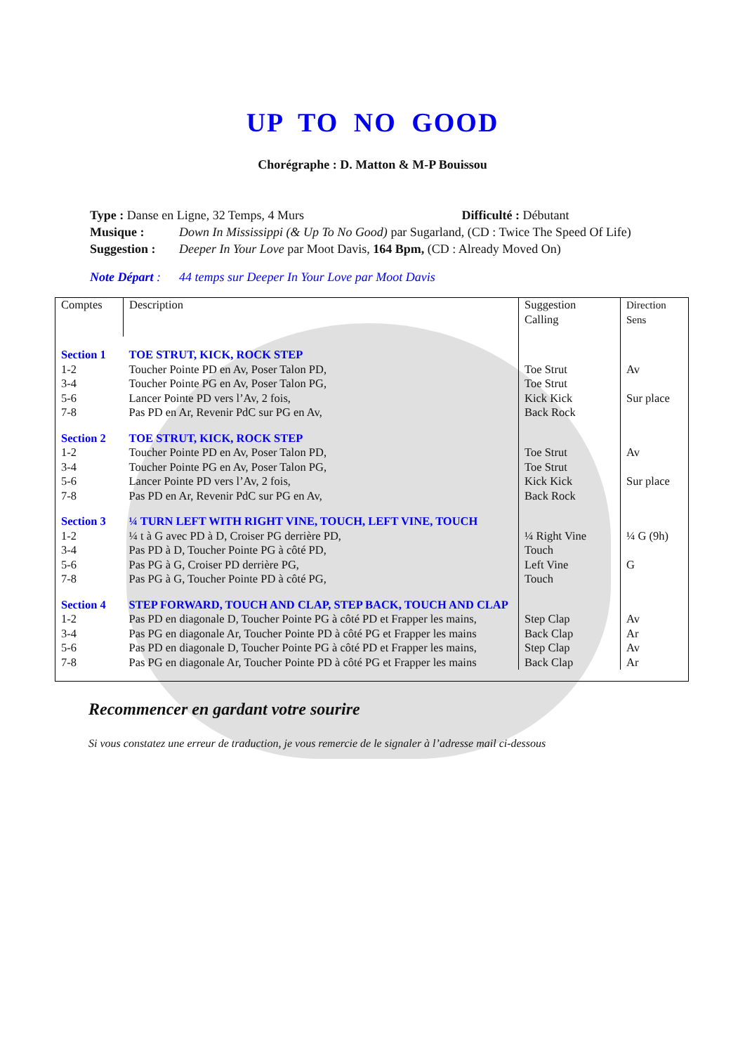UP TO NO GOOD
Chorégraphe : D. Matton & M-P Bouissou
| Type : Danse en Ligne, 32 Temps, 4 Murs Difficulté : Débutant | |
| Musique : | Down In Mississippi (& Up To No Good) par Sugarland, (CD : Twice The Speed Of Life) |
| Suggestion : | Deeper In Your Love par Moot Davis, 164 Bpm, (CD : Already Moved On) |
| Note Départ : | 44 temps sur Deeper In Your Love par Moot Davis |
| Comptes | Description | Suggestion Calling | Direction Sens |
| Section 1 | TOE STRUT, KICK, ROCK STEP | | |
| 1-2 3-4 5-6 7-8 | Toucher Pointe PD en Av, Poser Talon PD, Toucher Pointe PG en Av, Poser Talon PG, Lancer Pointe PD vers l’Av, 2 fois, Pas PD en Ar, Revenir PdC sur PG en Av, | Toe Strut Toe Strut Kick Kick Back Rock | Av Sur place |
| Section 2 | TOE STRUT, KICK, ROCK STEP | | |
| 1-2 3-4 5-6 7-8 | Toucher Pointe PD en Av, Poser Talon PD, Toucher Pointe PG en Av, Poser Talon PG, Lancer Pointe PD vers l’Av, 2 fois, Pas PD en Ar, Revenir PdC sur PG en Av, | Toe Strut Toe Strut Kick Kick Back Rock | Av Sur place |
| Section 3 | ¼ TURN LEFT WITH RIGHT VINE, TOUCH, LEFT VINE, TOUCH | | |
| 1-2 3-4 5-6 7-8 | ¼ t à G avec PD à D, Croiser PG derrière PD, Pas PD à D, Toucher Pointe PG à côté PD, Pas PG à G, Croiser PD derrière PG, Pas PG à G, Toucher Pointe PD à côté PG, | ¼ Right Vine Touch Left Vine Touch | ¼ G (9h) G |
| Section 4 | STEP FORWARD, TOUCH AND CLAP, STEP BACK, TOUCH AND CLAP | | |
| 1-2 3-4 5-6 7-8 | Pas PD en diagonale D, Toucher Pointe PG à côté PD et Frapper les mains, Pas PG en diagonale Ar, Toucher Pointe PD à côté PG et Frapper les mains Pas PD en diagonale D, Toucher Pointe PG à côté PD et Frapper les mains, Pas PG en diagonale Ar, Toucher Pointe PD à côté PG et Frapper les mains | Step Clap Back Clap Step Clap Back Clap | Av Ar Av Ar |
Recommencer en gardant votre sourire
Si vous constatez une erreur de traduction, je vous remercie de le signaler à l’adresse mail ci-dessous